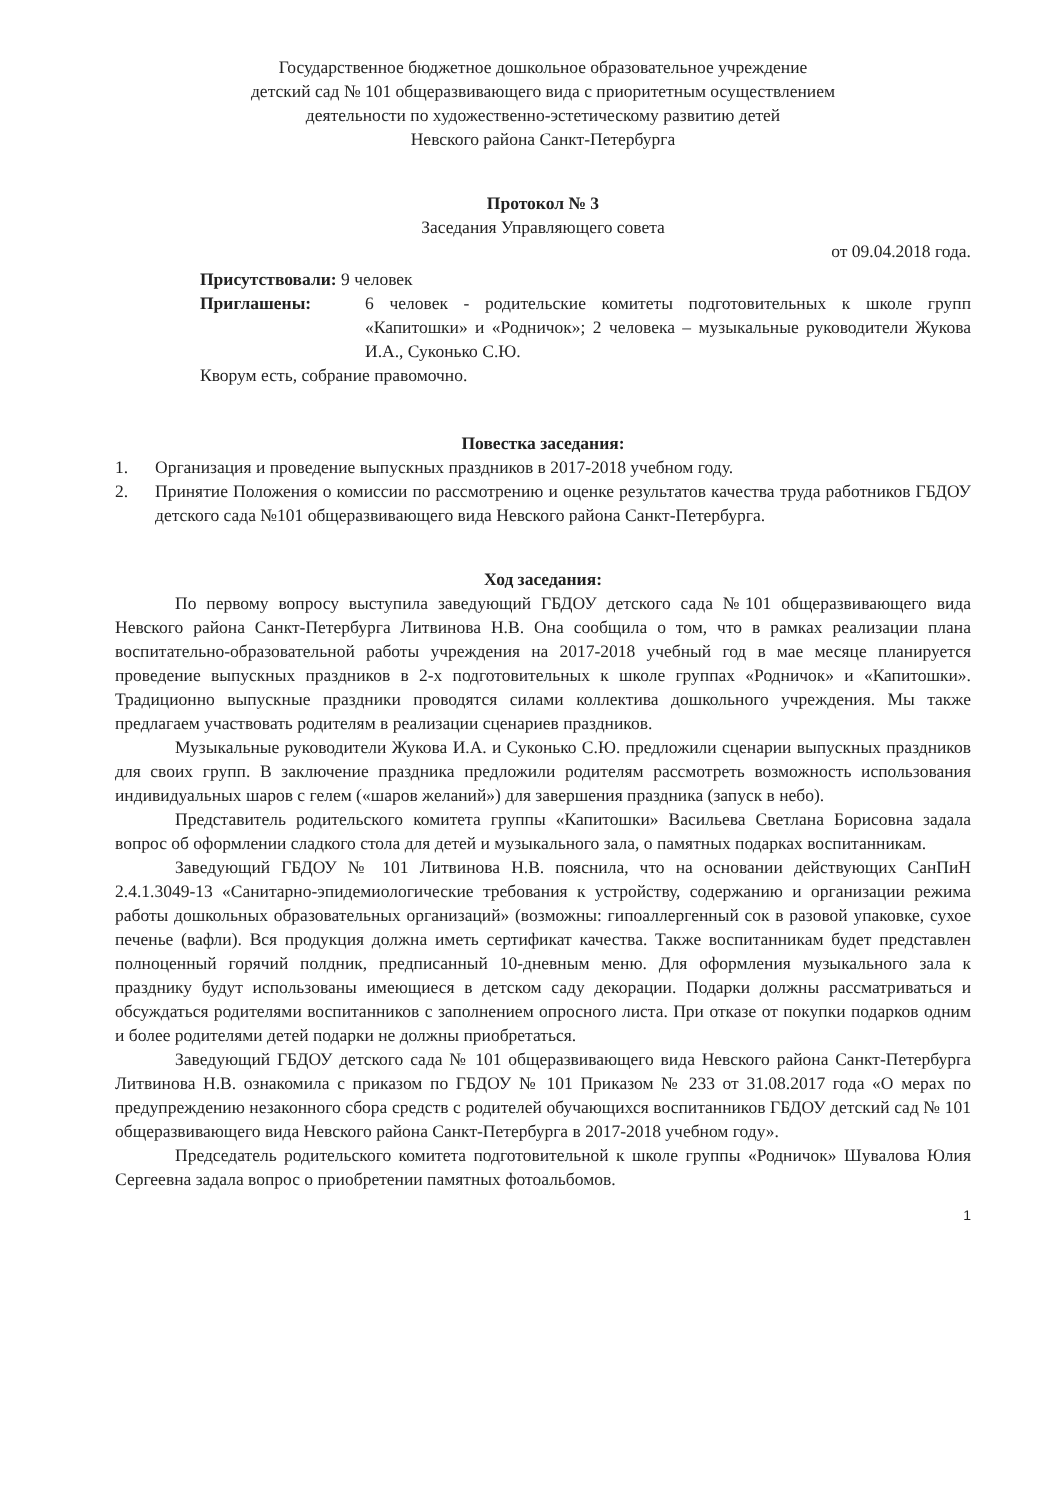Государственное бюджетное дошкольное образовательное учреждение
детский сад № 101 общеразвивающего вида с приоритетным осуществлением
деятельности по художественно-эстетическому развитию детей
Невского района Санкт-Петербурга
Протокол № 3
Заседания Управляющего совета
от 09.04.2018 года.
Присутствовали: 9 человек
| Приглашены: | 6 человек - родительские комитеты подготовительных к школе групп «Капитошки» и «Родничок»; 2 человека – музыкальные руководители Жукова И.А., Суконько С.Ю. |
Кворум есть, собрание правомочно.
Повестка заседания:
| 1. | Организация и проведение выпускных праздников в 2017-2018 учебном году. |
| 2. | Принятие Положения о комиссии по рассмотрению и оценке результатов качества труда работников ГБДОУ детского сада №101 общеразвивающего вида Невского района Санкт-Петербурга. |
Ход заседания:
По первому вопросу выступила заведующий ГБДОУ детского сада №101 общеразвивающего вида Невского района Санкт-Петербурга Литвинова Н.В. Она сообщила о том, что в рамках реализации плана воспитательно-образовательной работы учреждения на 2017-2018 учебный год в мае месяце планируется проведение выпускных праздников в 2-х подготовительных к школе группах «Родничок» и «Капитошки». Традиционно выпускные праздники проводятся силами коллектива дошкольного учреждения. Мы также предлагаем участвовать родителям в реализации сценариев праздников.
Музыкальные руководители Жукова И.А. и Суконько С.Ю. предложили сценарии выпускных праздников для своих групп. В заключение праздника предложили родителям рассмотреть возможность использования индивидуальных шаров с гелем («шаров желаний») для завершения праздника (запуск в небо).
Представитель родительского комитета группы «Капитошки» Васильева Светлана Борисовна задала вопрос об оформлении сладкого стола для детей и музыкального зала, о памятных подарках воспитанникам.
Заведующий ГБДОУ № 101 Литвинова Н.В. пояснила, что на основании действующих СанПиН 2.4.1.3049-13 «Санитарно-эпидемиологические требования к устройству, содержанию и организации режима работы дошкольных образовательных организаций» (возможны: гипоаллергенный сок в разовой упаковке, сухое печенье (вафли). Вся продукция должна иметь сертификат качества. Также воспитанникам будет представлен полноценный горячий полдник, предписанный 10-дневным меню. Для оформления музыкального зала к празднику будут использованы имеющиеся в детском саду декорации. Подарки должны рассматриваться и обсуждаться родителями воспитанников с заполнением опросного листа. При отказе от покупки подарков одним и более родителями детей подарки не должны приобретаться.
Заведующий ГБДОУ детского сада № 101 общеразвивающего вида Невского района Санкт-Петербурга Литвинова Н.В. ознакомила с приказом по ГБДОУ № 101 Приказом № 233 от 31.08.2017 года «О мерах по предупреждению незаконного сбора средств с родителей обучающихся воспитанников ГБДОУ детский сад № 101 общеразвивающего вида Невского района Санкт-Петербурга в 2017-2018 учебном году».
Председатель родительского комитета подготовительной к школе группы «Родничок» Шувалова Юлия Сергеевна задала вопрос о приобретении памятных фотоальбомов.
1